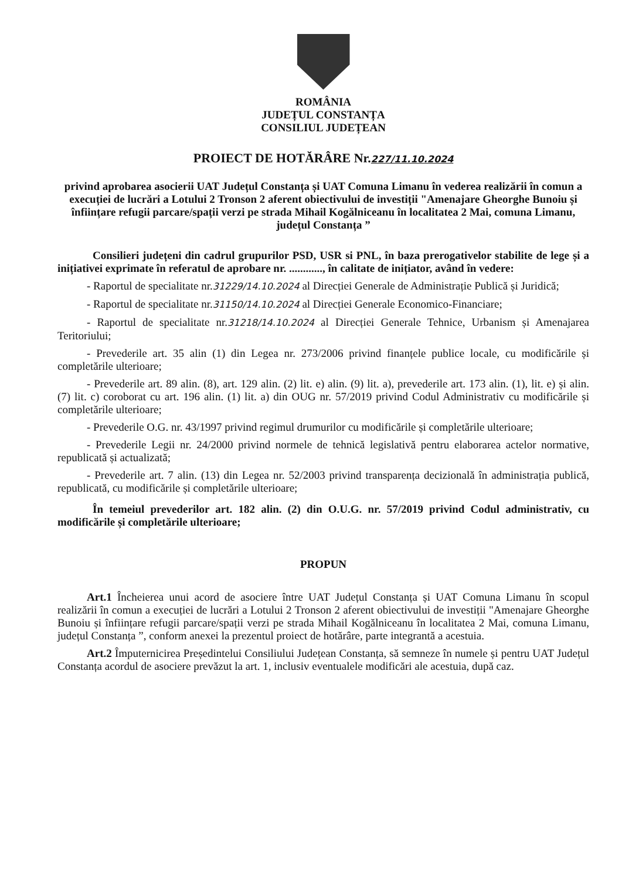ROMÂNIA
JUDEȚUL CONSTANȚA
CONSILIUL JUDEȚEAN
PROIECT DE HOTĂRÂRE Nr.227/11.10.2024
privind aprobarea asocierii UAT Județul Constanța și UAT Comuna Limanu în vederea realizării în comun a execuției de lucrări a Lotului 2 Tronson 2 aferent obiectivului de investiții "Amenajare Gheorghe Bunoiu și înființare refugii parcare/spații verzi pe strada Mihail Kogălniceanu în localitatea 2 Mai, comuna Limanu, județul Constanța ”
Consilieri județeni din cadrul grupurilor PSD, USR si PNL, în baza prerogativelor stabilite de lege și a inițiativei exprimate în referatul de aprobare nr. ............, în calitate de inițiator, având în vedere:
- Raportul de specialitate nr.31229/14.10.2024 al Direcției Generale de Administrație Publică și Juridică;
- Raportul de specialitate nr.31150/14.10.2024 al Direcției Generale Economico-Financiare;
- Raportul de specialitate nr.31218/14.10.2024 al Direcției Generale Tehnice, Urbanism și Amenajarea Teritoriului;
- Prevederile art. 35 alin (1) din Legea nr. 273/2006 privind finanțele publice locale, cu modificările și completările ulterioare;
- Prevederile art. 89 alin. (8), art. 129 alin. (2) lit. e) alin. (9) lit. a), prevederile art. 173 alin. (1), lit. e) și alin. (7) lit. c) coroborat cu art. 196 alin. (1) lit. a) din OUG nr. 57/2019 privind Codul Administrativ cu modificările și completările ulterioare;
- Prevederile O.G. nr. 43/1997 privind regimul drumurilor cu modificările și completările ulterioare;
- Prevederile Legii nr. 24/2000 privind normele de tehnică legislativă pentru elaborarea actelor normative, republicată și actualizată;
- Prevederile art. 7 alin. (13) din Legea nr. 52/2003 privind transparența decizională în administrația publică, republicată, cu modificările și completările ulterioare;
În temeiul prevederilor art. 182 alin. (2) din O.U.G. nr. 57/2019 privind Codul administrativ, cu modificările și completările ulterioare;
PROPUN
Art.1 Încheierea unui acord de asociere între UAT Județul Constanța și UAT Comuna Limanu în scopul realizării în comun a execuției de lucrări a Lotului 2 Tronson 2 aferent obiectivului de investiții "Amenajare Gheorghe Bunoiu și înființare refugii parcare/spații verzi pe strada Mihail Kogălniceanu în localitatea 2 Mai, comuna Limanu, județul Constanța ”, conform anexei la prezentul proiect de hotărâre, parte integrantă a acestuia.
Art.2 Împuternicirea Președintelui Consiliului Județean Constanța, să semneze în numele și pentru UAT Județul Constanța acordul de asociere prevăzut la art. 1, inclusiv eventualele modificări ale acestuia, după caz.